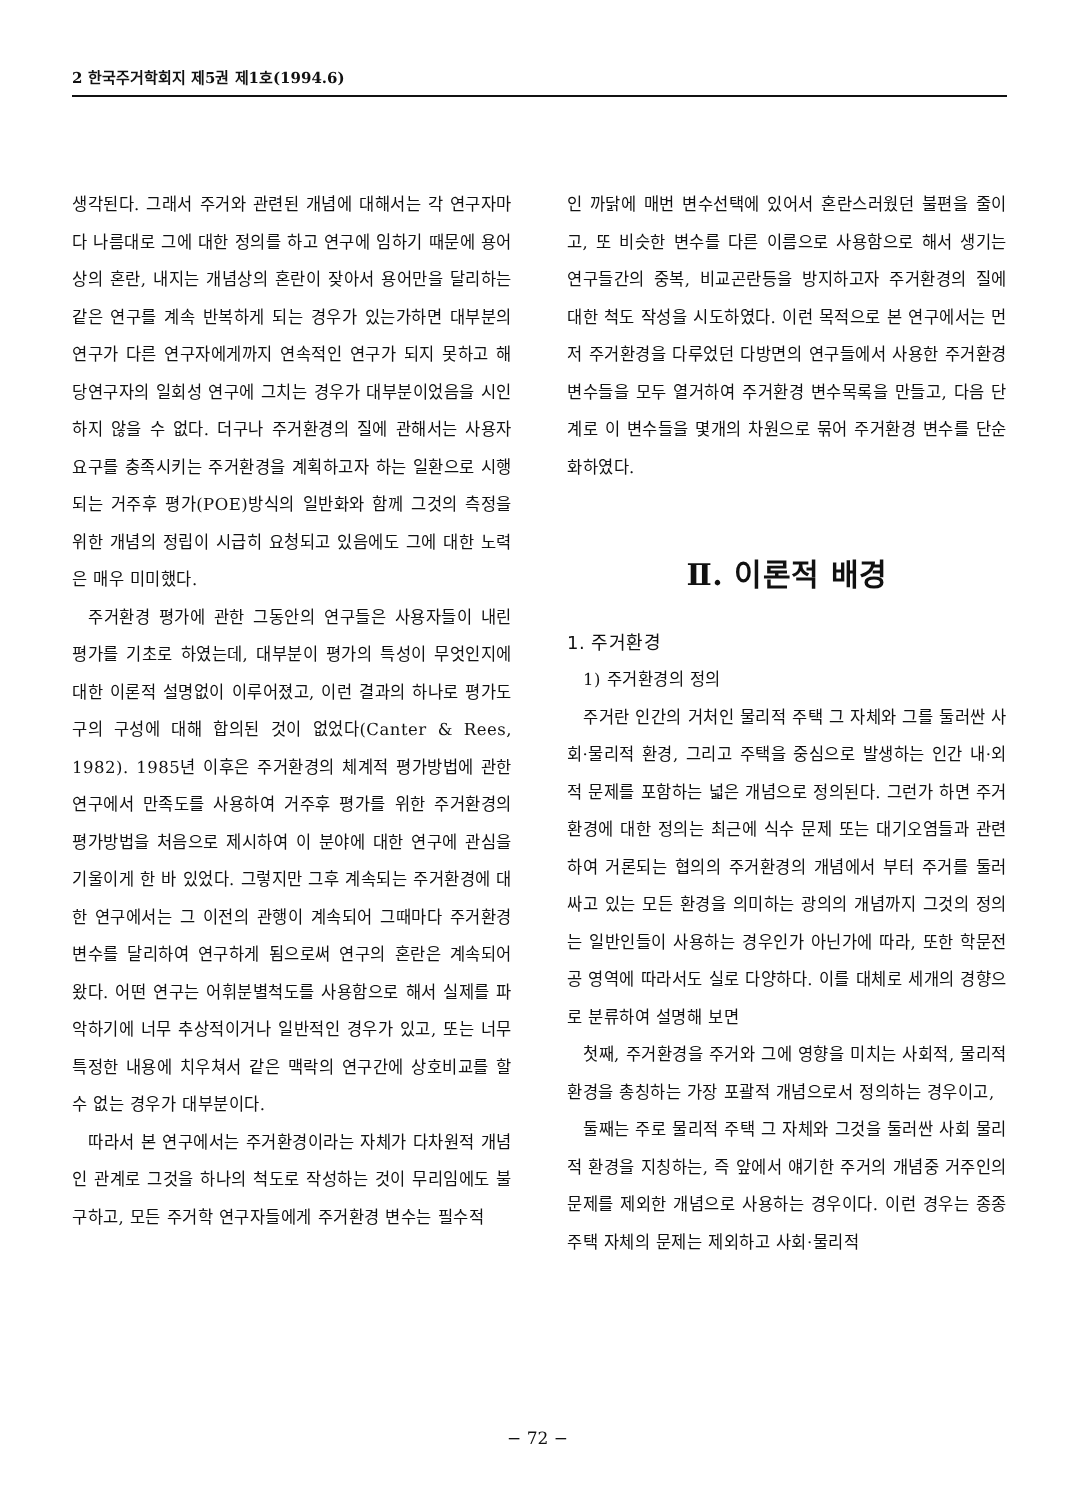2 한국주거학회지 제5권 제1호(1994.6)
생각된다. 그래서 주거와 관련된 개념에 대해서는 각 연구자마다 나름대로 그에 대한 정의를 하고 연구에 임하기 때문에 용어상의 혼란, 내지는 개념상의 혼란이 잦아서 용어만을 달리하는 같은 연구를 계속 반복하게 되는 경우가 있는가하면 대부분의 연구가 다른 연구자에게까지 연속적인 연구가 되지 못하고 해당연구자의 일회성 연구에 그치는 경우가 대부분이었음을 시인하지 않을 수 없다. 더구나 주거환경의 질에 관해서는 사용자 요구를 충족시키는 주거환경을 계획하고자 하는 일환으로 시행되는 거주후 평가(POE)방식의 일반화와 함께 그것의 측정을 위한 개념의 정립이 시급히 요청되고 있음에도 그에 대한 노력은 매우 미미했다.
주거환경 평가에 관한 그동안의 연구들은 사용자들이 내린 평가를 기초로 하였는데, 대부분이 평가의 특성이 무엇인지에 대한 이론적 설명없이 이루어졌고, 이런 결과의 하나로 평가도구의 구성에 대해 합의된 것이 없었다(Canter & Rees, 1982). 1985년 이후은 주거환경의 체계적 평가방법에 관한 연구에서 만족도를 사용하여 거주후 평가를 위한 주거환경의 평가방법을 처음으로 제시하여 이 분야에 대한 연구에 관심을 기울이게 한 바 있었다. 그렇지만 그후 계속되는 주거환경에 대한 연구에서는 그 이전의 관행이 계속되어 그때마다 주거환경 변수를 달리하여 연구하게 됨으로써 연구의 혼란은 계속되어 왔다. 어떤 연구는 어휘분별척도를 사용함으로 해서 실제를 파악하기에 너무 추상적이거나 일반적인 경우가 있고, 또는 너무 특정한 내용에 치우쳐서 같은 맥락의 연구간에 상호비교를 할 수 없는 경우가 대부분이다.
따라서 본 연구에서는 주거환경이라는 자체가 다차원적 개념인 관계로 그것을 하나의 척도로 작성하는 것이 무리임에도 불구하고, 모든 주거학 연구자들에게 주거환경 변수는 필수적
인 까닭에 매번 변수선택에 있어서 혼란스러웠던 불편을 줄이고, 또 비슷한 변수를 다른 이름으로 사용함으로 해서 생기는 연구들간의 중복, 비교곤란등을 방지하고자 주거환경의 질에 대한 척도 작성을 시도하였다. 이런 목적으로 본 연구에서는 먼저 주거환경을 다루었던 다방면의 연구들에서 사용한 주거환경 변수들을 모두 열거하여 주거환경 변수목록을 만들고, 다음 단계로 이 변수들을 몇개의 차원으로 묶어 주거환경 변수를 단순화하였다.
Ⅱ. 이론적 배경
1. 주거환경
1) 주거환경의 정의
주거란 인간의 거처인 물리적 주택 그 자체와 그를 둘러싼 사회·물리적 환경, 그리고 주택을 중심으로 발생하는 인간 내·외적 문제를 포함하는 넓은 개념으로 정의된다. 그런가 하면 주거환경에 대한 정의는 최근에 식수 문제 또는 대기오염들과 관련하여 거론되는 협의의 주거환경의 개념에서 부터 주거를 둘러싸고 있는 모든 환경을 의미하는 광의의 개념까지 그것의 정의는 일반인들이 사용하는 경우인가 아닌가에 따라, 또한 학문전공 영역에 따라서도 실로 다양하다. 이를 대체로 세개의 경향으로 분류하여 설명해 보면
첫째, 주거환경을 주거와 그에 영향을 미치는 사회적, 물리적 환경을 총칭하는 가장 포괄적 개념으로서 정의하는 경우이고,
둘째는 주로 물리적 주택 그 자체와 그것을 둘러싼 사회 물리적 환경을 지칭하는, 즉 앞에서 얘기한 주거의 개념중 거주인의 문제를 제외한 개념으로 사용하는 경우이다. 이런 경우는 종종 주택 자체의 문제는 제외하고 사회·물리적
− 72 −